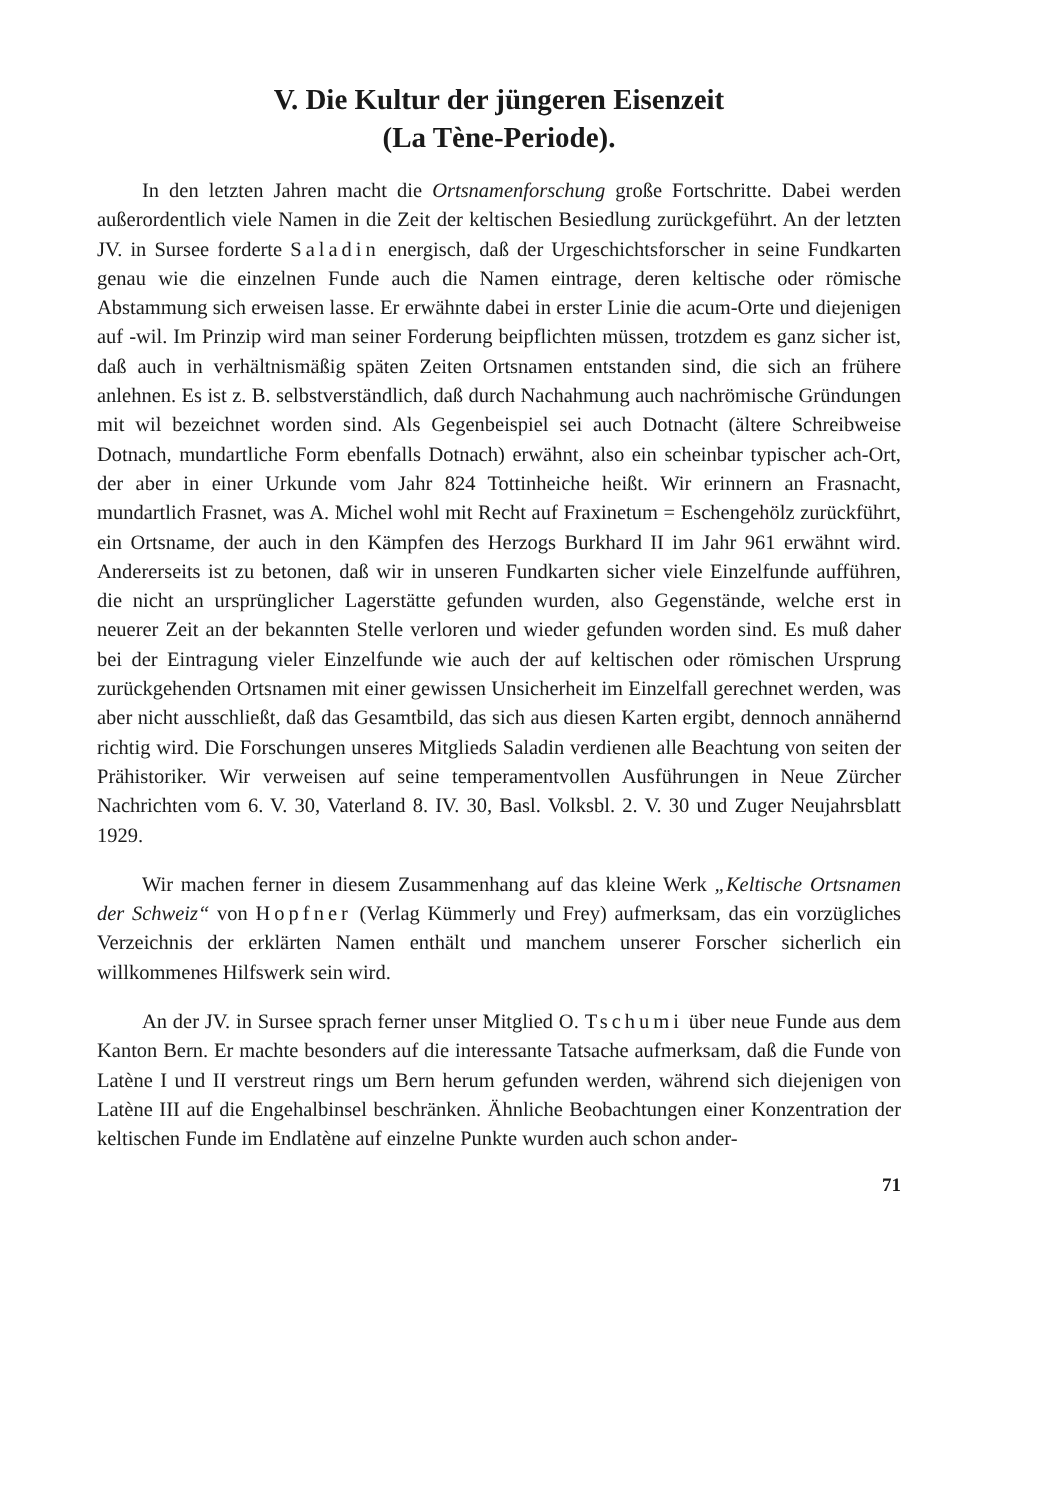V. Die Kultur der jüngeren Eisenzeit
(La Tène-Periode).
In den letzten Jahren macht die Ortsnamenforschung große Fortschritte. Dabei werden außerordentlich viele Namen in die Zeit der keltischen Besiedlung zurückgeführt. An der letzten JV. in Sursee forderte Saladin energisch, daß der Urgeschichtsforscher in seine Fundkarten genau wie die einzelnen Funde auch die Namen eintrage, deren keltische oder römische Abstammung sich erweisen lasse. Er erwähnte dabei in erster Linie die acum-Orte und diejenigen auf -wil. Im Prinzip wird man seiner Forderung beipflichten müssen, trotzdem es ganz sicher ist, daß auch in verhältnismäßig späten Zeiten Ortsnamen entstanden sind, die sich an frühere anlehnen. Es ist z. B. selbstverständlich, daß durch Nachahmung auch nachrömische Gründungen mit wil bezeichnet worden sind. Als Gegenbeispiel sei auch Dotnacht (ältere Schreibweise Dotnach, mundartliche Form ebenfalls Dotnach) erwähnt, also ein scheinbar typischer ach-Ort, der aber in einer Urkunde vom Jahr 824 Tottinheiche heißt. Wir erinnern an Frasnacht, mundartlich Frasnet, was A. Michel wohl mit Recht auf Fraxinetum = Eschengehölz zurückführt, ein Ortsname, der auch in den Kämpfen des Herzogs Burkhard II im Jahr 961 erwähnt wird. Andererseits ist zu betonen, daß wir in unseren Fundkarten sicher viele Einzelfunde aufführen, die nicht an ursprünglicher Lagerstätte gefunden wurden, also Gegenstände, welche erst in neuerer Zeit an der bekannten Stelle verloren und wieder gefunden worden sind. Es muß daher bei der Eintragung vieler Einzelfunde wie auch der auf keltischen oder römischen Ursprung zurückgehenden Ortsnamen mit einer gewissen Unsicherheit im Einzelfall gerechnet werden, was aber nicht ausschließt, daß das Gesamtbild, das sich aus diesen Karten ergibt, dennoch annähernd richtig wird. Die Forschungen unseres Mitglieds Saladin verdienen alle Beachtung von seiten der Prähistoriker. Wir verweisen auf seine temperamentvollen Ausführungen in Neue Zürcher Nachrichten vom 6. V. 30, Vaterland 8. IV. 30, Basl. Volksbl. 2. V. 30 und Zuger Neujahrsblatt 1929.
Wir machen ferner in diesem Zusammenhang auf das kleine Werk „Keltische Ortsnamen der Schweiz“ von Hopfner (Verlag Kümmerly und Frey) aufmerksam, das ein vorzügliches Verzeichnis der erklärten Namen enthält und manchem unserer Forscher sicherlich ein willkommenes Hilfswerk sein wird.
An der JV. in Sursee sprach ferner unser Mitglied O. Tschumi über neue Funde aus dem Kanton Bern. Er machte besonders auf die interessante Tatsache aufmerksam, daß die Funde von Latène I und II verstreut rings um Bern herum gefunden werden, während sich diejenigen von Latène III auf die Engehalbinsel beschränken. Ähnliche Beobachtungen einer Konzentration der keltischen Funde im Endlatène auf einzelne Punkte wurden auch schon ander-
71